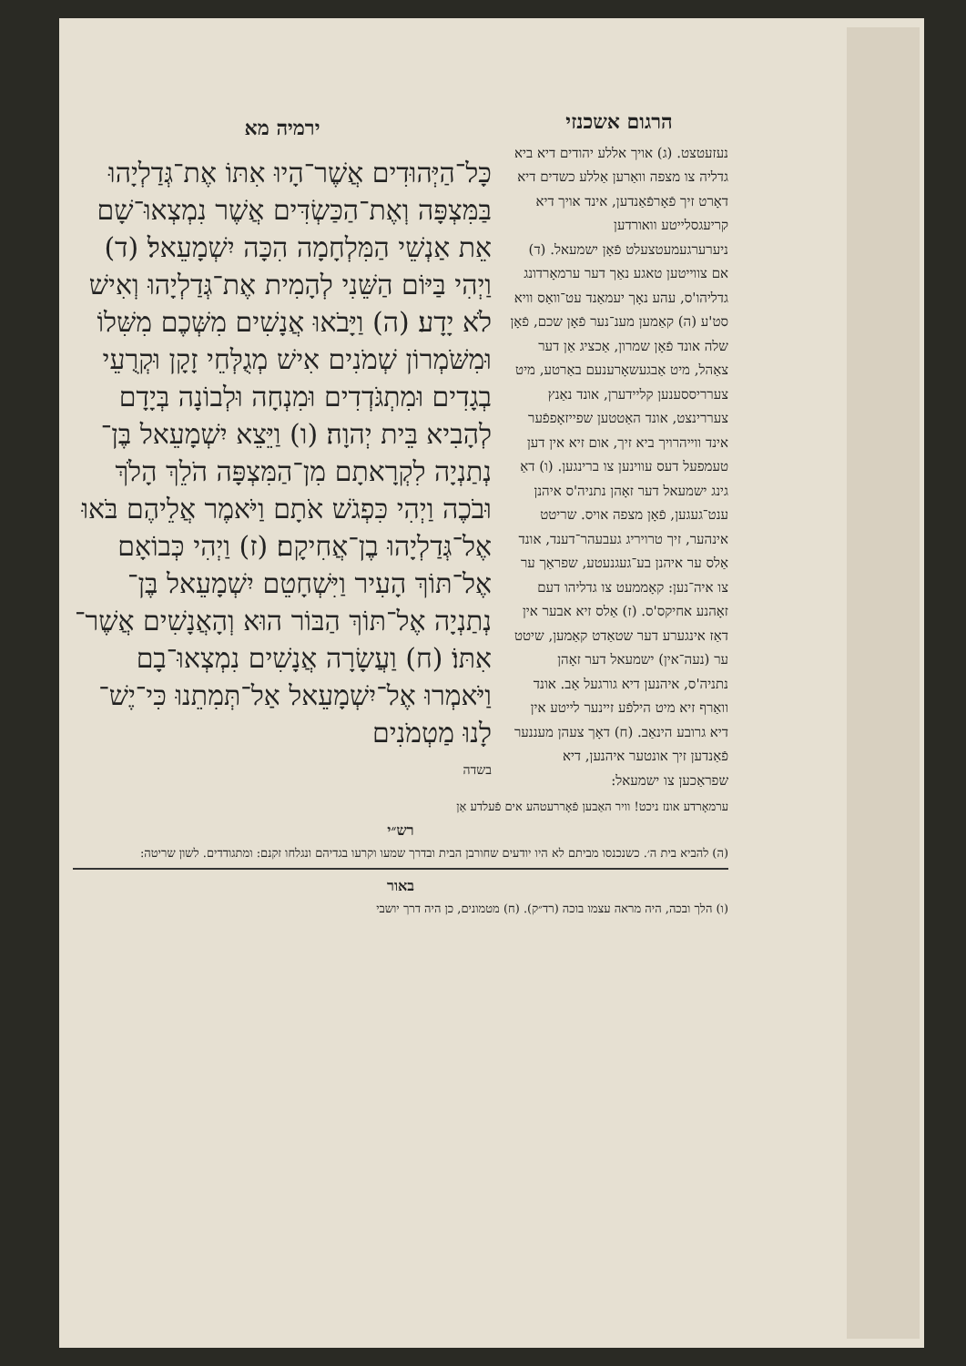הרגום אשכנזי
נעזעטצט. (ג) אויך אללע יהודים דיא ביא גדליה צו מצפה וואַרען אַללע כשדים דיא דאָרט זיך פֿאָרפֿאַנדען, אינד אויך דיא קריעגסלייטע וואורדען ניערערגעמעטצעלט פֿאָן ישמעאל. (ד) אם צווייטען טאגע נאַך דער ערמאָרדונג גדליהו'ס, עהע נאָך יעמאַנד עט־וואַס וויא סט'ע (ה) קאַמען מענ־נער פֿאָן שכם, פֿאָן שלה אונד פֿאָן שמרון, אַכציג אַן דער צאַהל, מיט אַבגעשאָרענעם באַרטע, מיט צערריססענען קליידערן, אונד נאַנץ צעררינצט, אונד האַטטען שפייזאָפפֿער אינד ווייהרויך ביא זיך, אום זיא אין דען טעמפעל דעס עווינען צו ברינגען. (ו) דאַ גינג ישמעאל דער זאָהן נתניה'ס איהנן ענט־געגען, פֿאָן מצפה אויס. שריטט אינהער, זיך טרויריג געבעהר־דענד, אונד אַלס ער איהנן בע־געגנעטע, שפראַך ער צו איה־נען: קאָממעט צו גדליהו דעם זאָהנע אחיקס'ס. (ז) אַלס זיא אבער אין דאַז אינגערע דער שטאַדט קאַמען, שיטט ער (נעה־אין) ישמעאל דער זאָהן נתניה'ס, איהנען דיא גורגעל אַב. אונד וואַרף זיא מיט הילפֿע זיינער לייטע אין דיא גרובע הינאַב. (ח) דאָך צעהן מעננער פֿאַנדען זיך אונטער איהנען, דיא שפראַכען צו ישמעאל:
ירמיה מא
כָּל־הַיְּהוּדִים אֲשֶׁר־הָיוּ אִתּוֹ אֶת־גְּדַלְיָהוּ בַּמִּצְפָּה וְאֶת־הַכַּשְׂדִּים אֲשֶׁר נִמְצְאוּ־שָׁם אֵת אַנְשֵׁי הַמִּלְחָמָה הִכָּה יִשְׁמָעֵאל׃ (ד) וַיְהִי בַּיּוֹם הַשֵּׁנִי לְהָמִית אֶת־גְּדַלְיָהוּ וְאִישׁ לֹא יָדָע׃ (ה) וַיָּבֹאוּ אֲנָשִׁים מִשְּׁכֶם מִשִּׁלוֹ וּמִשֹּׁמְרוֹן שְׁמֹנִים אִישׁ מְגֻלְּחֵי זָקָן וּקְרֻעֵי בְגָדִים וּמִתְגֹּדְדִים וּמִנְחָה וּלְבוֹנָה בְּיָדָם לְהָבִיא בֵּית יְהוָה׃ (ו) וַיֵּצֵא יִשְׁמָעֵאל בֶּן־נְתַנְיָה לִקְרָאתָם מִן־הַמִּצְפָּה הֹלֵךְ הָלֹךְ וּבֹכֶה וַיְהִי כִּפְגֹשׁ אֹתָם וַיֹּאמֶר אֲלֵיהֶם בֹּאוּ אֶל־גְּדַלְיָהוּ בֶן־אֲחִיקָם׃ (ז) וַיְהִי כְּבוֹאָם אֶל־תּוֹךְ הָעִיר וַיִּשְׁחָטֵם יִשְׁמָעֵאל בֶּן־נְתַנְיָה אֶל־תּוֹךְ הַבּוֹר הוּא וְהָאֲנָשִׁים אֲשֶׁר־אִתּוֹ׃ (ח) וַעֲשָׂרָה אֲנָשִׁים נִמְצְאוּ־בָם וַיֹּאמְרוּ אֶל־יִשְׁמָעֵאל אַל־תְּמִתֵנוּ כִּי־יֶשׁ־לָנוּ מַטְמֹנִים
בשדה
ערמאָרדע אונז ניכט! וויר האַבען פֿאָררעטהע אים פֿעלדע אַן
רש״י
(ה) להביא בית ה׳. כשנכנסו מביתם לא היו יודעים שחורבן הבית ובדרך שמעו וקרעו בגדיהם ונגלחו זקנם: ומתגודדים. לשון שריטה:
באור
(ו) הלך ובכה, היה מראה עצמו בוכה (רד״ק). (ח) מטמונים, כן היה דרך יושבי